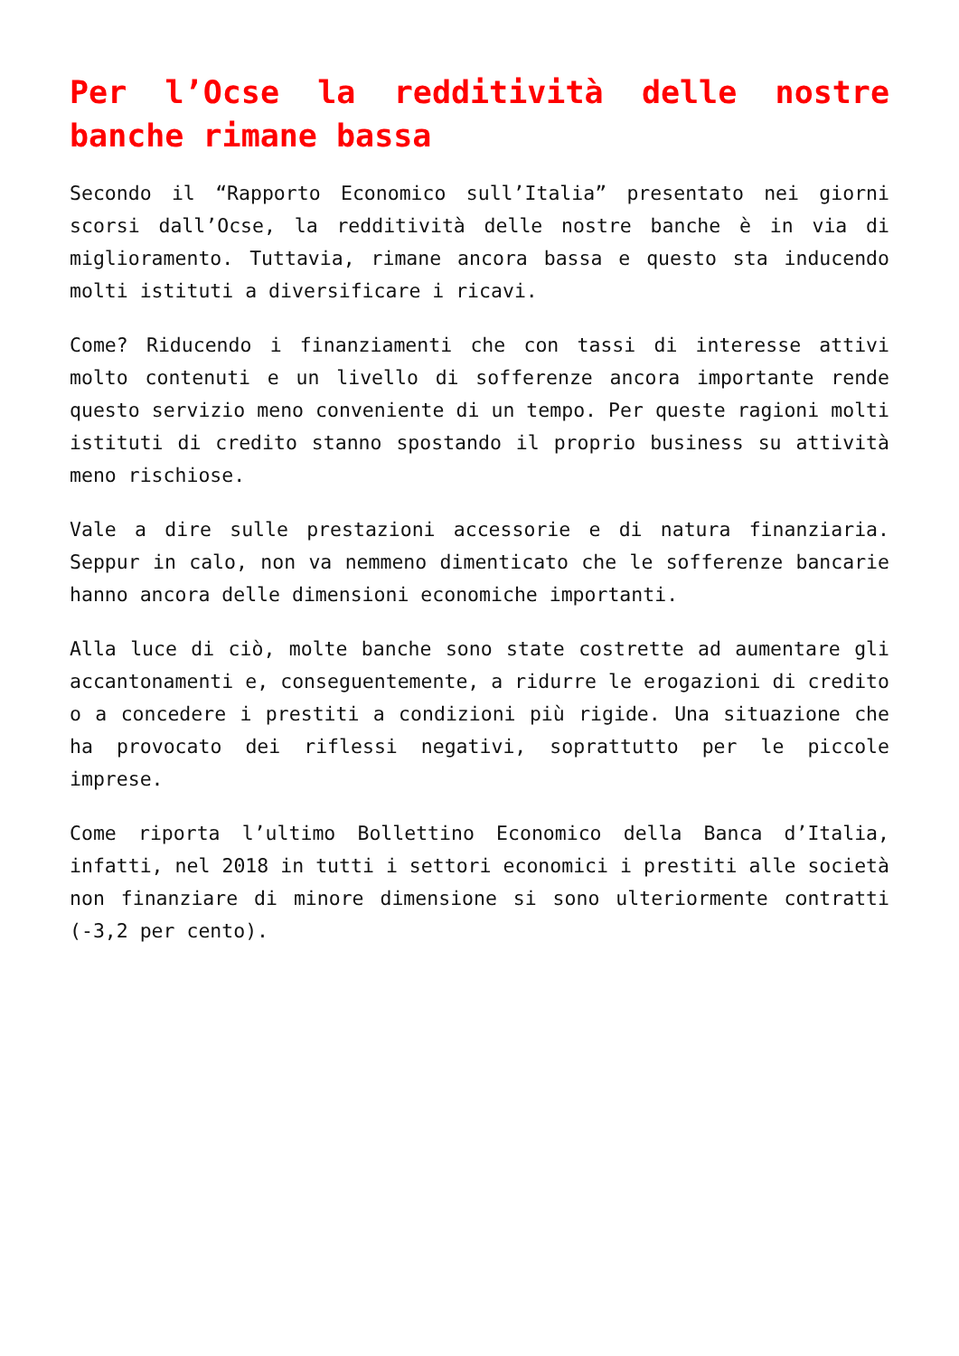Per l’Ocse la redditività delle nostre banche rimane bassa
Secondo il “Rapporto Economico sull’Italia” presentato nei giorni scorsi dall’Ocse, la redditività delle nostre banche è in via di miglioramento. Tuttavia, rimane ancora bassa e questo sta inducendo molti istituti a diversificare i ricavi.
Come? Riducendo i finanziamenti che con tassi di interesse attivi molto contenuti e un livello di sofferenze ancora importante rende questo servizio meno conveniente di un tempo. Per queste ragioni molti istituti di credito stanno spostando il proprio business su attività meno rischiose.
Vale a dire sulle prestazioni accessorie e di natura finanziaria. Seppur in calo, non va nemmeno dimenticato che le sofferenze bancarie hanno ancora delle dimensioni economiche importanti.
Alla luce di ciò, molte banche sono state costrette ad aumentare gli accantonamenti e, conseguentemente, a ridurre le erogazioni di credito o a concedere i prestiti a condizioni più rigide. Una situazione che ha provocato dei riflessi negativi, soprattutto per le piccole imprese.
Come riporta l’ultimo Bollettino Economico della Banca d’Italia, infatti, nel 2018 in tutti i settori economici i prestiti alle società non finanziare di minore dimensione si sono ulteriormente contratti (-3,2 per cento).